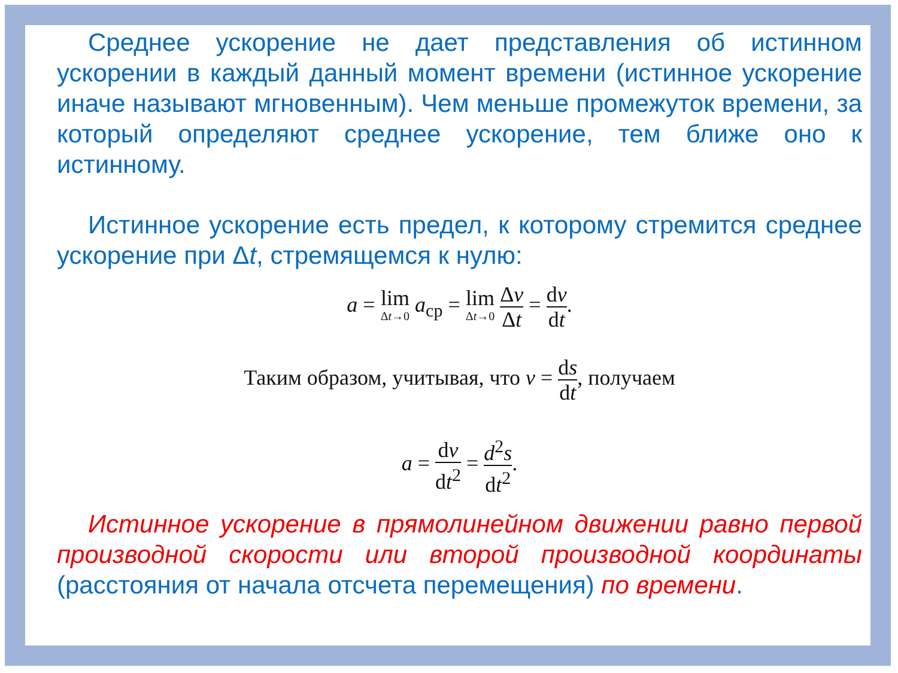Среднее ускорение не дает представления об истинном ускорении в каждый данный момент времени (истинное ускорение иначе называют мгновенным). Чем меньше промежуток времени, за который определяют среднее ускорение, тем ближе оно к истинному.
Истинное ускорение есть предел, к которому стремится среднее ускорение при Δt, стремящемся к нулю:
a = lim Δt→0 a<sub>ср</sub> = lim Δt→0 Δv Δt = dv dt.
Таким образом, учитывая, что v = ds dt, получаем
a = dv dt<sup>2</sup> = d<sup>2</sup>s dt<sup>2</sup>.
Истинное ускорение в прямолинейном движении равно первой производной скорости или второй производной координаты (расстояния от начала отсчета перемещения) по времени.